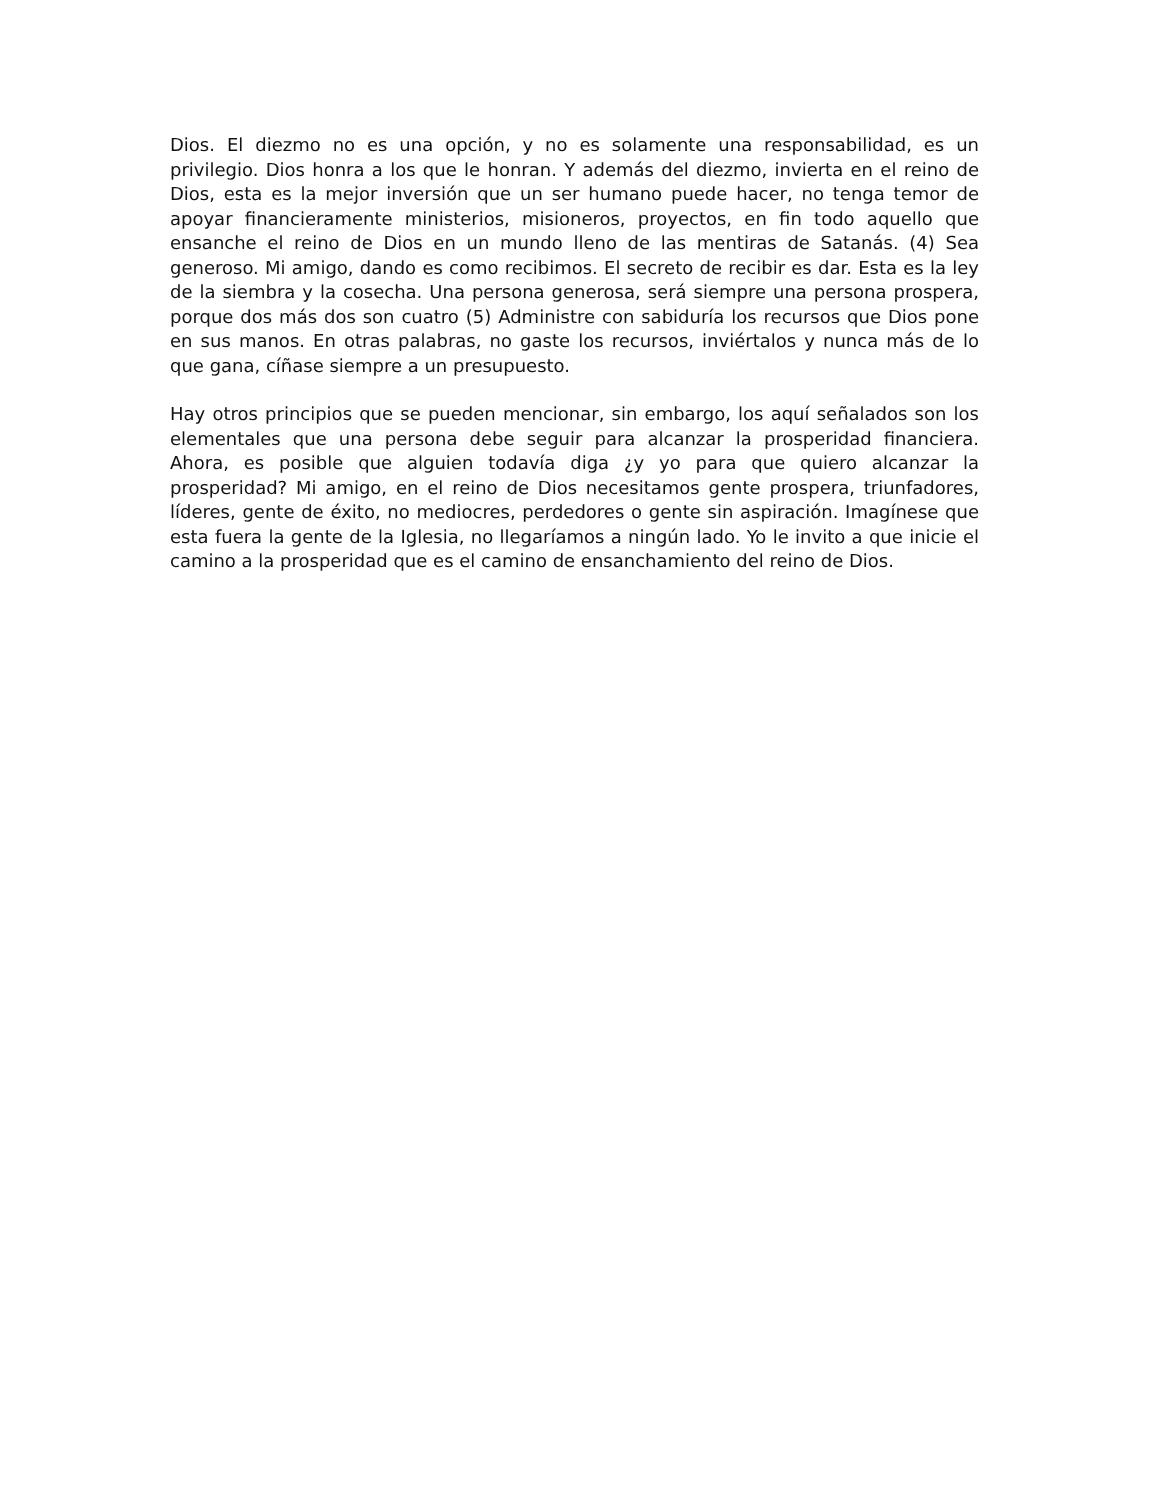Dios. El diezmo no es una opción, y no es solamente una responsabilidad, es un privilegio. Dios honra a los que le honran. Y además del diezmo, invierta en el reino de Dios, esta es la mejor inversión que un ser humano puede hacer, no tenga temor de apoyar financieramente ministerios, misioneros, proyectos, en fin todo aquello que ensanche el reino de Dios en un mundo lleno de las mentiras de Satanás. (4) Sea generoso. Mi amigo, dando es como recibimos. El secreto de recibir es dar. Esta es la ley de la siembra y la cosecha. Una persona generosa, será siempre una persona prospera, porque dos más dos son cuatro (5) Administre con sabiduría los recursos que Dios pone en sus manos. En otras palabras, no gaste los recursos, inviértalos y nunca más de lo que gana, cíñase siempre a un presupuesto.
Hay otros principios que se pueden mencionar, sin embargo, los aquí señalados son los elementales que una persona debe seguir para alcanzar la prosperidad financiera. Ahora, es posible que alguien todavía diga ¿y yo para que quiero alcanzar la prosperidad? Mi amigo, en el reino de Dios necesitamos gente prospera, triunfadores, líderes, gente de éxito, no mediocres, perdedores o gente sin aspiración. Imagínese que esta fuera la gente de la Iglesia, no llegaríamos a ningún lado. Yo le invito a que inicie el camino a la prosperidad que es el camino de ensanchamiento del reino de Dios.